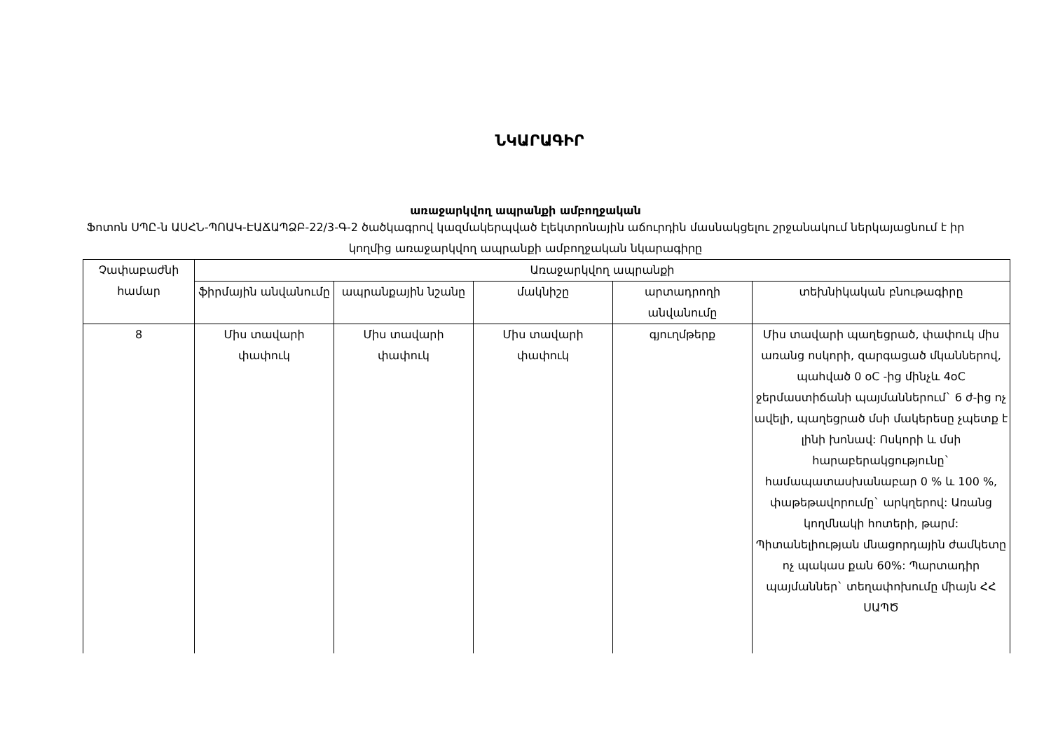ՆԿԱՐԱԳԻՐ
առաջարկվող ապրանքի ամբողջական
Ֆոտոն ՍՊԸ-ն ԱՍՀՆ-ՊՈԱԿ-ԷԱՃԱՊՁԲ-22/3-Գ-2 ծածկագրով կազմակերպված էլեկտրոնային աճուրդին մասնակցելու շրջանակում ներկայացնում է իր կողմից առաջարկվող ապրանքի ամբողջական նկարագիրը
| Չափաբաժնի համար | Առաջարկվող ապրանքի | | | | |
| --- | --- | --- | --- | --- | --- |
| | ֆիրմային անվանումը | ապրանքային նշանը | մակնիշը | արտադրողի անվանումը | տեխնիկական բնութագիրը |
| 8 | Միս տավարի փափուկ | Միս տավարի փափուկ | Միս տավարի փափուկ | գյուղմթերք | Միս տավարի պաղեցրած, փափուկ միս առանց ոսկորի, զարգացած մկաններով, պահված 0 oC -ից մինչև 4oC ջերմաստիճանի պայմաններում` 6 ժ-ից ոչ ավելի, պաղեցրած մսի մակերեսը չպետք է լինի խոնավ: Ոսկորի և մսի հարաբերակցությունը` համապատասխանաբար 0 % և 100 %, փաթեթավորումը` արկղերով: Առանց կողմնակի հոտերի, թարմ: Պիտանելիության մնացորդային ժամկետը ոչ պակաս քան 60%: Պարտադիր պայմաններ` տեղափոխումը միայն ՀՀ ՍԱՊԾ |